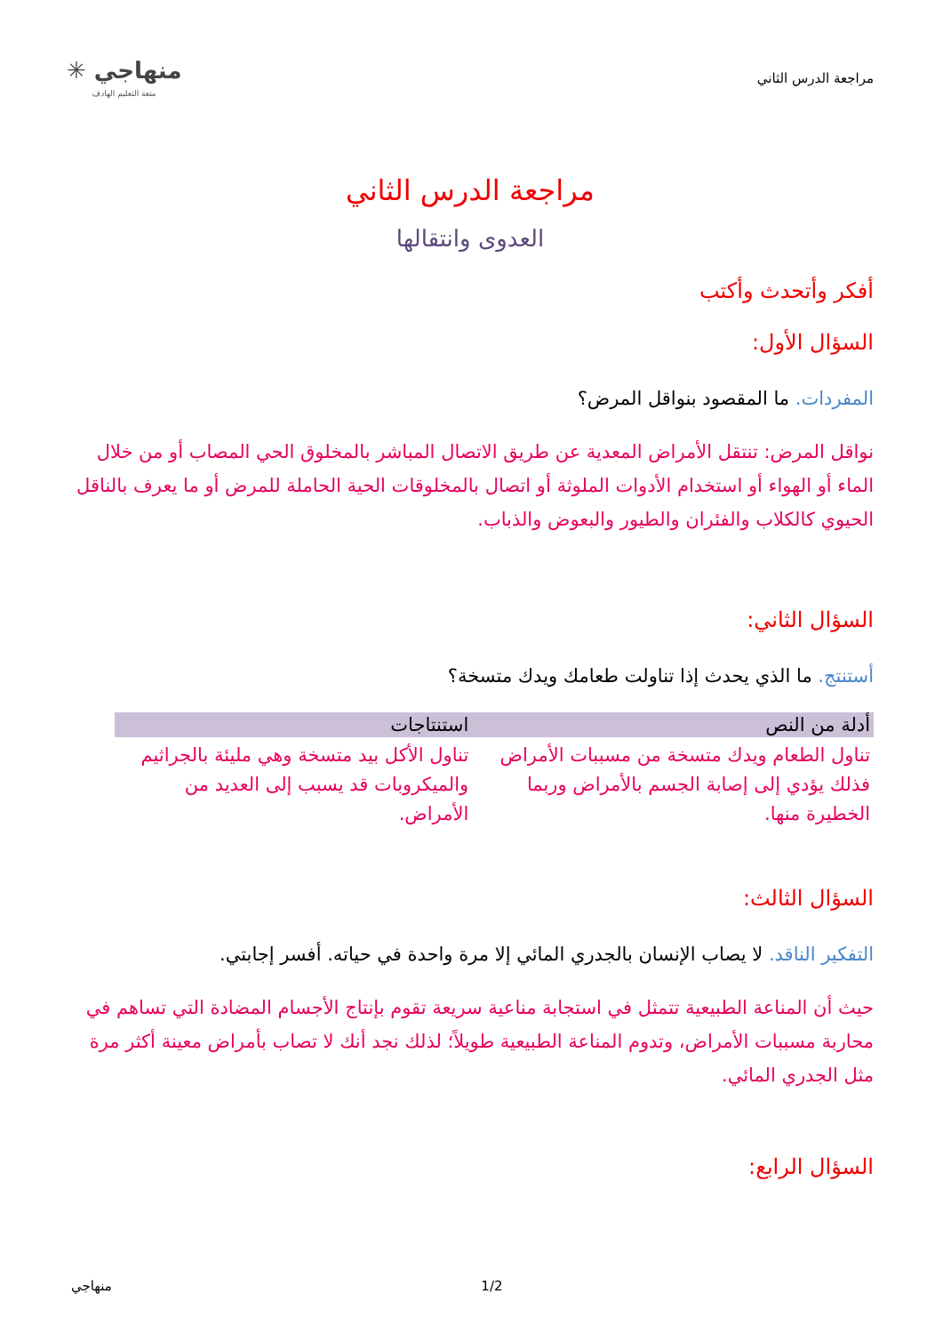مراجعة الدرس الثاني
منهاجي ✳
متعة التعليم الهادف
مراجعة الدرس الثاني
العدوى وانتقالها
أفكر وأتحدث وأكتب
السؤال الأول:
المفردات. ما المقصود بنواقل المرض؟
نواقل المرض: تنتقل الأمراض المعدية عن طريق الاتصال المباشر بالمخلوق الحي المصاب أو من خلال الماء أو الهواء أو استخدام الأدوات الملوثة أو اتصال بالمخلوقات الحية الحاملة للمرض أو ما يعرف بالناقل الحيوي كالكلاب والفئران والطيور والبعوض والذباب.
السؤال الثاني:
أستنتج. ما الذي يحدث إذا تناولت طعامك ويدك متسخة؟
| أدلة من النص | استنتاجات |
| --- | --- |
| تناول الطعام ويدك متسخة من مسببات الأمراض فذلك يؤدي إلى إصابة الجسم بالأمراض وربما الخطيرة منها. | تناول الأكل بيد متسخة وهي مليئة بالجراثيم والميكروبات قد يسبب إلى العديد من الأمراض. |
السؤال الثالث:
التفكير الناقد. لا يصاب الإنسان بالجدري المائي إلا مرة واحدة في حياته. أفسر إجابتي.
حيث أن المناعة الطبيعية تتمثل في استجابة مناعية سريعة تقوم بإنتاج الأجسام المضادة التي تساهم في محاربة مسببات الأمراض، وتدوم المناعة الطبيعية طويلاً؛ لذلك نجد أنك لا تصاب بأمراض معينة أكثر مرة مثل الجدري المائي.
السؤال الرابع:
منهاجي 1/2